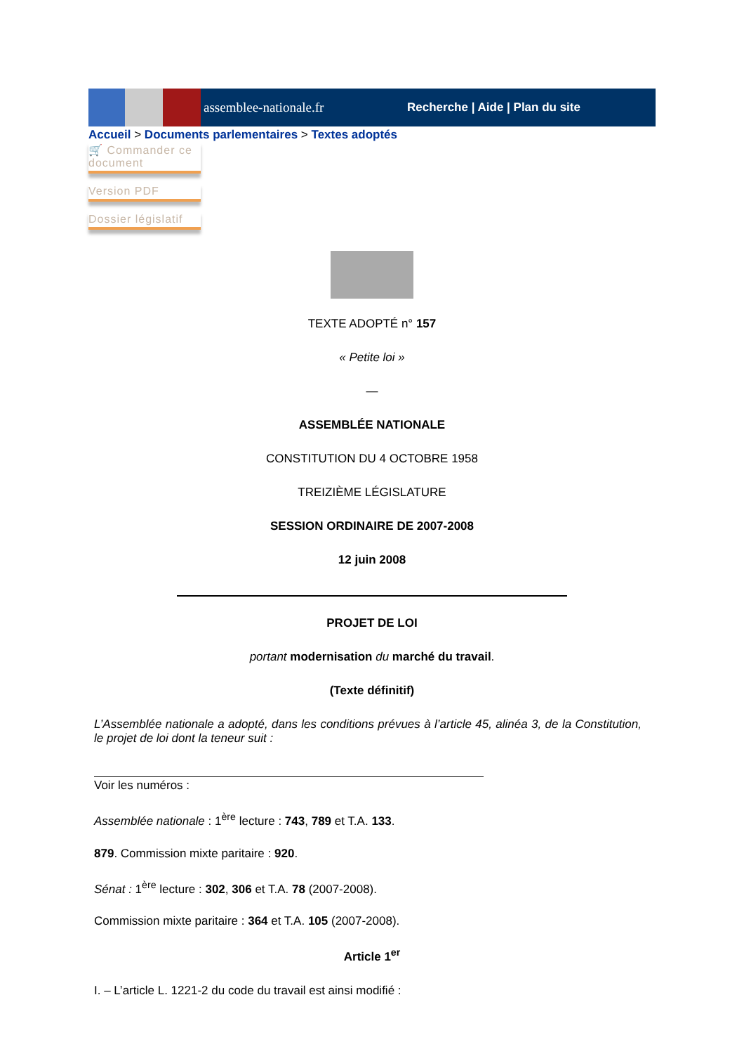assemblee-nationale.fr
Recherche | Aide | Plan du site
Accueil > Documents parlementaires > Textes adoptés
🛒 Commander ce document
Version PDF
Dossier législatif
TEXTE ADOPTÉ n° 157
« Petite loi »
—
ASSEMBLÉE NATIONALE
CONSTITUTION DU 4 OCTOBRE 1958
TREIZIÈME LÉGISLATURE
SESSION ORDINAIRE DE 2007-2008
12 juin 2008
PROJET DE LOI
portant modernisation du marché du travail.
(Texte définitif)
L’Assemblée nationale a adopté, dans les conditions prévues à l’article 45, alinéa 3, de la Constitution, le projet de loi dont la teneur suit :
Voir les numéros :
Assemblée nationale : 1<sup>ère</sup> lecture : 743, 789 et T.A. 133.
879. Commission mixte paritaire : 920.
Sénat : 1<sup>ère</sup> lecture : 302, 306 et T.A. 78 (2007-2008).
Commission mixte paritaire : 364 et T.A. 105 (2007-2008).
Article 1<sup>er</sup>
I. – L’article L. 1221-2 du code du travail est ainsi modifié :